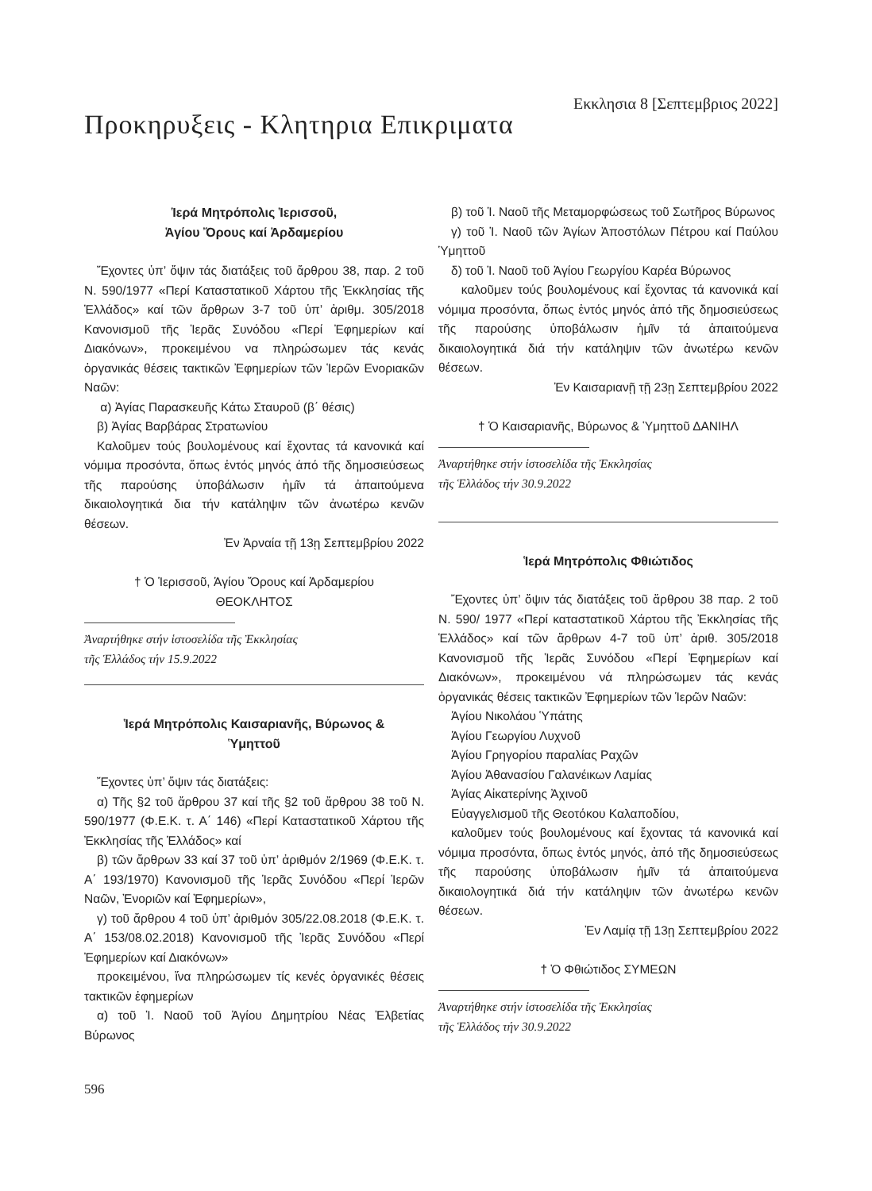Εκκλησια 8 [Σεπτεμβριος 2022]
Προκηρυξεις - Κλητηρια Επικριματα
Ἱερά Μητρόπολις Ἱερισσοῦ,
Ἁγίου Ὄρους καί Ἀρδαμερίου
Ἔχοντες ὑπ’ ὄψιν τάς διατάξεις τοῦ ἄρθρου 38, παρ. 2 τοῦ Ν. 590/1977 «Περί Καταστατικοῦ Χάρτου τῆς Ἐκκλησίας τῆς Ἑλλάδος» καί τῶν ἄρθρων 3-7 τοῦ ὑπ’ ἀριθμ. 305/2018 Κανονισμοῦ τῆς Ἱερᾶς Συνόδου «Περί Ἐφημερίων καί Διακόνων», προκειμένου να πληρώσωμεν τάς κενάς ὀργανικάς θέσεις τακτικῶν Ἐφημερίων τῶν Ἱερῶν Ενοριακῶν Ναῶν:
α) Ἁγίας Παρασκευῆς Κάτω Σταυροῦ (β΄ θέσις)
β) Ἁγίας Βαρβάρας Στρατωνίου
Καλοῦμεν τούς βουλομένους καί ἔχοντας τά κανονικά καί νόμιμα προσόντα, ὅπως ἐντός μηνός ἀπό τῆς δημοσιεύσεως τῆς παρούσης ὑποβάλωσιν ἡμῖν τά ἀπαιτούμενα δικαιολογητικά δια τήν κατάληψιν τῶν ἀνωτέρω κενῶν θέσεων.
Ἐν Ἀρναία τῇ 13ῃ Σεπτεμβρίου 2022
† Ὁ Ἱερισσοῦ, Ἁγίου Ὄρους καί Ἀρδαμερίου
ΘΕΟΚΛΗΤΟΣ
Ἀναρτήθηκε στήν ἱστοσελίδα τῆς Ἐκκλησίας
τῆς Ἑλλάδος τήν 15.9.2022
Ἱερά Μητρόπολις Καισαριανῆς, Βύρωνος &
Ὑμηττοῦ
Ἔχοντες ὑπ’ ὄψιν τάς διατάξεις:
α) Τῆς §2 τοῦ ἄρθρου 37 καί τῆς §2 τοῦ ἄρθρου 38 τοῦ Ν. 590/1977 (Φ.Ε.Κ. τ. Α΄ 146) «Περί Καταστατικοῦ Χάρτου τῆς Ἐκκλησίας τῆς Ἑλλάδος» καί
β) τῶν ἄρθρων 33 καί 37 τοῦ ὑπ’ ἀριθμόν 2/1969 (Φ.Ε.Κ. τ. Α΄ 193/1970) Κανονισμοῦ τῆς Ἱερᾶς Συνόδου «Περί Ἱερῶν Ναῶν, Ἐνοριῶν καί Ἐφημερίων»,
γ) τοῦ ἄρθρου 4 τοῦ ὑπ’ ἀριθμόν 305/22.08.2018 (Φ.Ε.Κ. τ. Α΄ 153/08.02.2018) Κανονισμοῦ τῆς Ἱερᾶς Συνόδου «Περί Ἐφημερίων καί Διακόνων»
προκειμένου, ἵνα πληρώσωμεν τίς κενές ὀργανικές θέσεις τακτικῶν ἐφημερίων
α) τοῦ Ἱ. Ναοῦ τοῦ Ἁγίου Δημητρίου Νέας Ἐλβετίας Βύρωνος
β) τοῦ Ἱ. Ναοῦ τῆς Μεταμορφώσεως τοῦ Σωτῆρος Βύρωνος
γ) τοῦ Ἱ. Ναοῦ τῶν Ἁγίων Ἀποστόλων Πέτρου καί Παύλου Ὑμηττοῦ
δ) τοῦ Ἱ. Ναοῦ τοῦ Ἁγίου Γεωργίου Καρέα Βύρωνος
καλοῦμεν τούς βουλομένους καί ἔχοντας τά κανονικά καί νόμιμα προσόντα, ὅπως ἐντός μηνός ἀπό τῆς δημοσιεύσεως τῆς παρούσης ὑποβάλωσιν ἡμῖν τά ἀπαιτούμενα δικαιολογητικά διά τήν κατάληψιν τῶν ἀνωτέρω κενῶν θέσεων.
Ἐν Καισαριανῇ τῇ 23ῃ Σεπτεμβρίου 2022
† Ὁ Καισαριανῆς, Βύρωνος & Ὑμηττοῦ ΔΑΝΙΗΛ
Ἀναρτήθηκε στήν ἱστοσελίδα τῆς Ἐκκλησίας
τῆς Ἑλλάδος τήν 30.9.2022
Ἱερά Μητρόπολις Φθιώτιδος
Ἔχοντες ὑπ’ ὄψιν τάς διατάξεις τοῦ ἄρθρου 38 παρ. 2 τοῦ Ν. 590/ 1977 «Περί καταστατικοῦ Χάρτου τῆς Ἐκκλησίας τῆς Ἑλλάδος» καί τῶν ἄρθρων 4-7 τοῦ ὑπ’ ἀριθ. 305/2018 Κανονισμοῦ τῆς Ἱερᾶς Συνόδου «Περί Ἐφημερίων καί Διακόνων», προκειμένου νά πληρώσωμεν τάς κενάς ὀργανικάς θέσεις τακτικῶν Ἐφημερίων τῶν Ἱερῶν Ναῶν:
Ἁγίου Νικολάου Ὑπάτης
Ἁγίου Γεωργίου Λυχνοῦ
Ἁγίου Γρηγορίου παραλίας Ραχῶν
Ἁγίου Ἀθανασίου Γαλανέικων Λαμίας
Ἁγίας Αἰκατερίνης Ἀχινοῦ
Εὐαγγελισμοῦ τῆς Θεοτόκου Καλαποδίου,
καλοῦμεν τούς βουλομένους καί ἔχοντας τά κανονικά καί νόμιμα προσόντα, ὅπως ἐντός μηνός, ἀπό τῆς δημοσιεύσεως τῆς παρούσης ὑποβάλωσιν ἡμῖν τά ἀπαιτούμενα δικαιολογητικά διά τήν κατάληψιν τῶν ἀνωτέρω κενῶν θέσεων.
Ἐν Λαμίᾳ τῇ 13ῃ Σεπτεμβρίου 2022
† Ὁ Φθιώτιδος ΣΥΜΕΩΝ
Ἀναρτήθηκε στήν ἱστοσελίδα τῆς Ἐκκλησίας
τῆς Ἑλλάδος τήν 30.9.2022
596